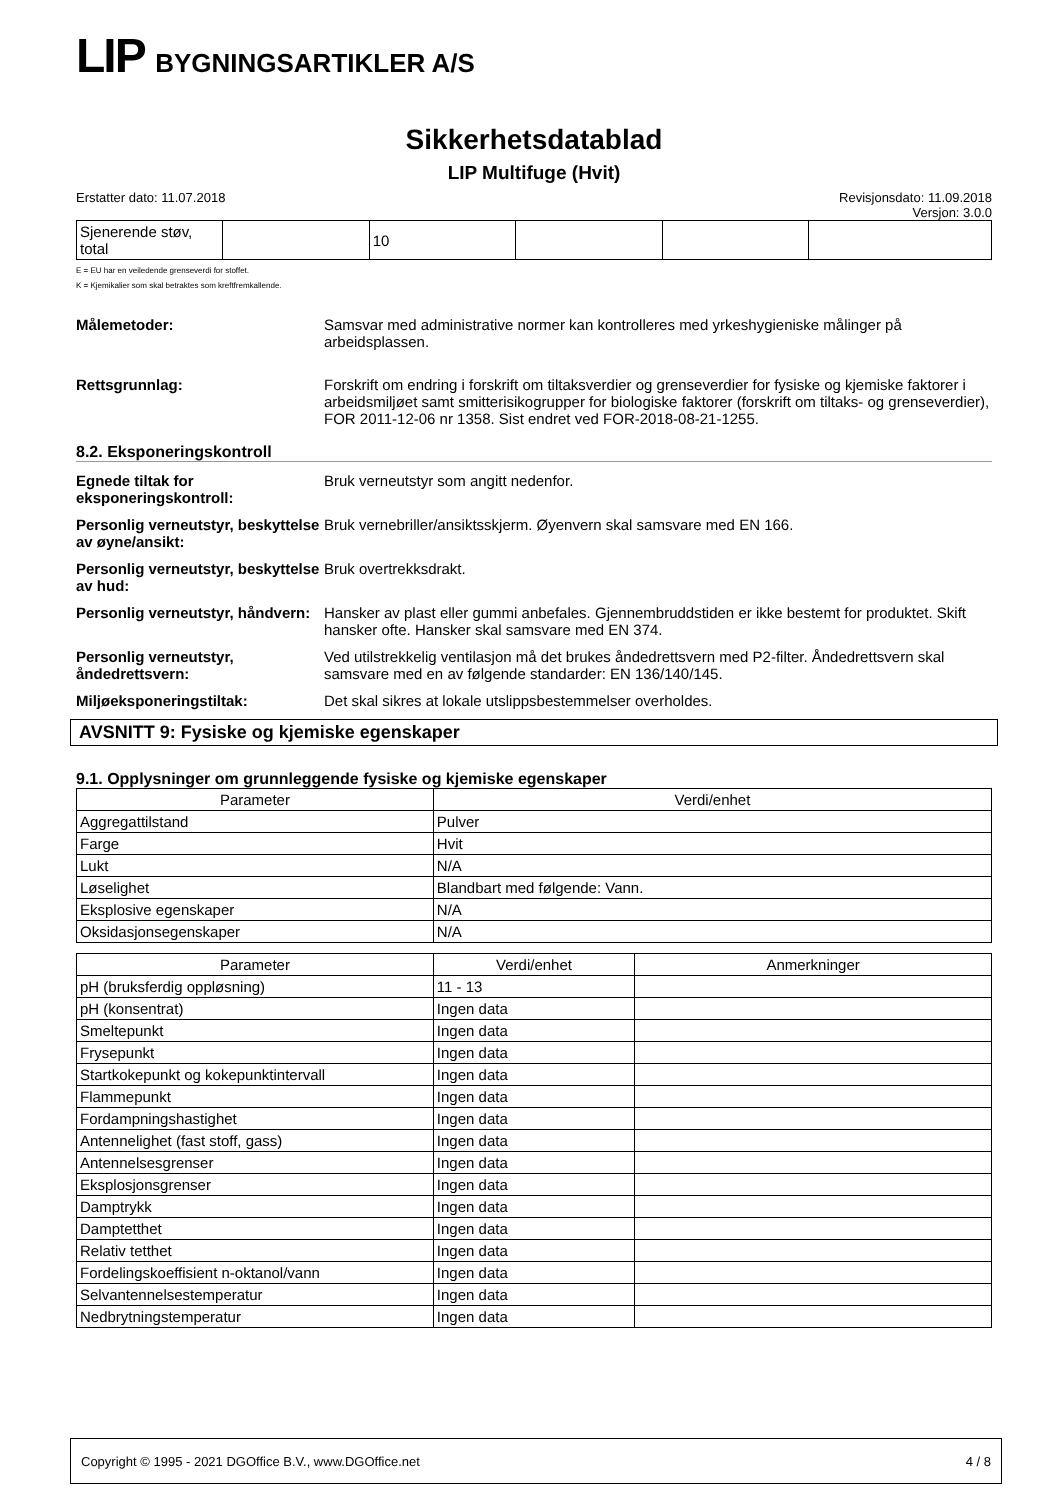LIP BYGNINGSARTIKLER A/S
Sikkerhetsdatablad
LIP Multifuge (Hvit)
Erstatter dato: 11.07.2018 Revisjonsdato: 11.09.2018
Versjon: 3.0.0
| Sjenerende støv, total | | 10 | | | |
E = EU har en veiledende grenseverdi for stoffet.
K = Kjemikalier som skal betraktes som kreftfremkallende.
Målemetoder: Samsvar med administrative normer kan kontrolleres med yrkeshygieniske målinger på arbeidsplassen.
Rettsgrunnlag: Forskrift om endring i forskrift om tiltaksverdier og grenseverdier for fysiske og kjemiske faktorer i arbeidsmiljøet samt smitterisikogrupper for biologiske faktorer (forskrift om tiltaks- og grenseverdier), FOR 2011-12-06 nr 1358. Sist endret ved FOR-2018-08-21-1255.
8.2. Eksponeringskontroll
Egnede tiltak for eksponeringskontroll: Bruk verneutstyr som angitt nedenfor.
Personlig verneutstyr, beskyttelse av øyne/ansikt: Bruk vernebriller/ansiktsskjerm. Øyenvern skal samsvare med EN 166.
Personlig verneutstyr, beskyttelse av hud: Bruk overtrekksdrakt.
Personlig verneutstyr, håndvern: Hansker av plast eller gummi anbefales. Gjennembruddstiden er ikke bestemt for produktet. Skift hansker ofte. Hansker skal samsvare med EN 374.
Personlig verneutstyr, åndedrettsvern: Ved utilstrekkelig ventilasjon må det brukes åndedrettsvern med P2-filter. Åndedrettsvern skal samsvare med en av følgende standarder: EN 136/140/145.
Miljøeksponeringstiltak: Det skal sikres at lokale utslippsbestemmelser overholdes.
AVSNITT 9: Fysiske og kjemiske egenskaper
9.1. Opplysninger om grunnleggende fysiske og kjemiske egenskaper
| Parameter | Verdi/enhet |
| --- | --- |
| Aggregattilstand | Pulver |
| Farge | Hvit |
| Lukt | N/A |
| Løselighet | Blandbart med følgende: Vann. |
| Eksplosive egenskaper | N/A |
| Oksidasjonsegenskaper | N/A |
| Parameter | Verdi/enhet | Anmerkninger |
| --- | --- | --- |
| pH (bruksferdig oppløsning) | 11 - 13 | |
| pH (konsentrat) | Ingen data | |
| Smeltepunkt | Ingen data | |
| Frysepunkt | Ingen data | |
| Startkokepunkt og kokepunktintervall | Ingen data | |
| Flammepunkt | Ingen data | |
| Fordampningshastighet | Ingen data | |
| Antennelighet (fast stoff, gass) | Ingen data | |
| Antennelsesgrenser | Ingen data | |
| Eksplosjonsgrenser | Ingen data | |
| Damptrykk | Ingen data | |
| Damptetthet | Ingen data | |
| Relativ tetthet | Ingen data | |
| Fordelingskoeffisient n-oktanol/vann | Ingen data | |
| Selvantennelsestemperatur | Ingen data | |
| Nedbrytningstemperatur | Ingen data | |
Copyright © 1995 - 2021 DGOffice B.V., www.DGOffice.net 4 / 8